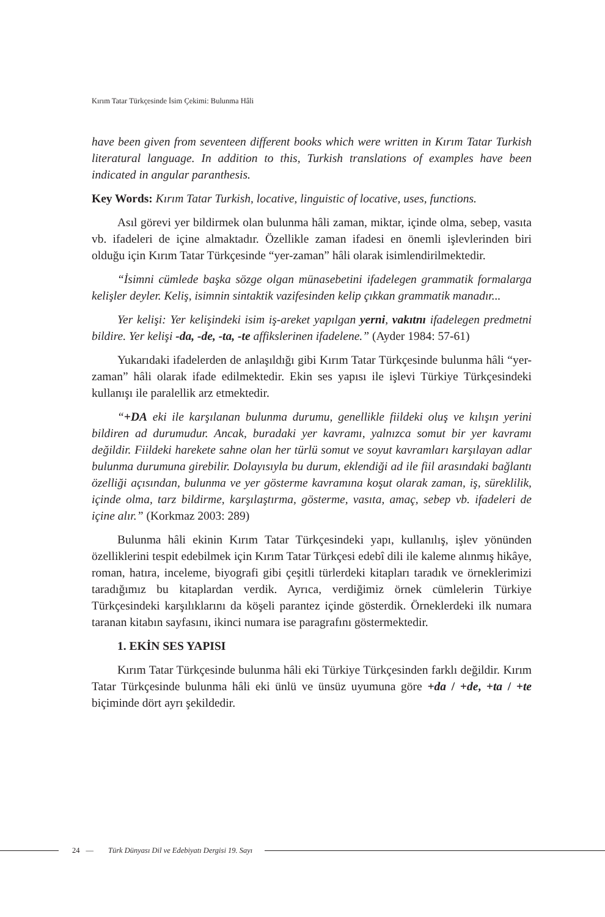Kırım Tatar Türkçesinde İsim Çekimi: Bulunma Hâli
have been given from seventeen different books which were written in Kırım Tatar Turkish literatural language. In addition to this, Turkish translations of examples have been indicated in angular paranthesis.
Key Words: Kırım Tatar Turkish, locative, linguistic of locative, uses, functions.
Asıl görevi yer bildirmek olan bulunma hâli zaman, miktar, içinde olma, sebep, vasıta vb. ifadeleri de içine almaktadır. Özellikle zaman ifadesi en önemli işlevlerinden biri olduğu için Kırım Tatar Türkçesinde “yer-zaman” hâli olarak isimlendirilmektedir.
“İsimni cümlede başka sözge olgan münasebetini ifadelegen grammatik formalarga kelişler deyler. Keliş, isimnin sintaktik vazifesinden kelip çıkkan grammatik manadır...
Yer kelişi: Yer kelişindeki isim iş-areket yapılgan yerni, vakıtnı ifadelegen predmetni bildire. Yer kelişi -da, -de, -ta, -te affikslerinen ifadelene.” (Ayder 1984: 57-61)
Yukarıdaki ifadelerden de anlaşıldığı gibi Kırım Tatar Türkçesinde bulunma hâli “yer-zaman” hâli olarak ifade edilmektedir. Ekin ses yapısı ile işlevi Türkiye Türkçesindeki kullanışı ile paralellik arz etmektedir.
“+DA eki ile karşılanan bulunma durumu, genellikle fiildeki oluş ve kılışın yerini bildiren ad durumudur. Ancak, buradaki yer kavramı, yalnızca somut bir yer kavramı değildir. Fiildeki harekete sahne olan her türlü somut ve soyut kavramları karşılayan adlar bulunma durumuna girebilir. Dolayısıyla bu durum, eklendiği ad ile fiil arasındaki bağlantı özelliği açısından, bulunma ve yer gösterme kavramına koşut olarak zaman, iş, süreklilik, içinde olma, tarz bildirme, karşılaştırma, gösterme, vasıta, amaç, sebep vb. ifadeleri de içine alır.” (Korkmaz 2003: 289)
Bulunma hâli ekinin Kırım Tatar Türkçesindeki yapı, kullanılış, işlev yönünden özelliklerini tespit edebilmek için Kırım Tatar Türkçesi edebî dili ile kaleme alınmış hikâye, roman, hatıra, inceleme, biyografi gibi çeşitli türlerdeki kitapları taradık ve örneklerimizi taradığımız bu kitaplardan verdik. Ayrıca, verdiğimiz örnek cümlelerin Türkiye Türkçesindeki karşılıklarını da köşeli parantez içinde gösterdik. Örneklerdeki ilk numara taranan kitabın sayfasını, ikinci numara ise paragrafını göstermektedir.
1. EKİN SES YAPISI
Kırım Tatar Türkçesinde bulunma hâli eki Türkiye Türkçesinden farklı değildir. Kırım Tatar Türkçesinde bulunma hâli eki ünlü ve ünsüz uyumuna göre +da / +de, +ta / +te biçiminde dört ayrı şekildedir.
24 — Türk Dünyası Dil ve Edebiyatı Dergisi 19. Sayı